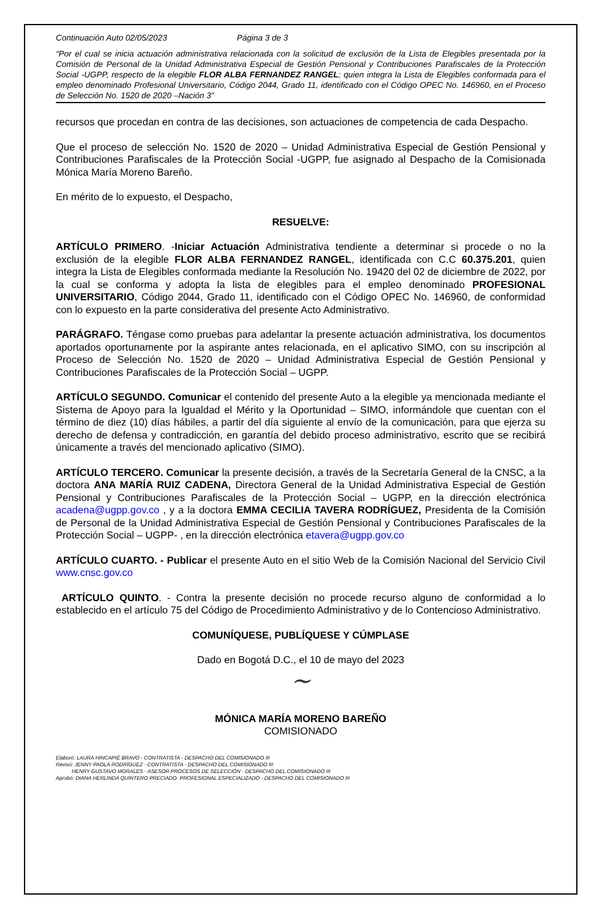Continuación Auto 02/05/2023 Página 3 de 3
“Por el cual se inicia actuación administrativa relacionada con la solicitud de exclusión de la Lista de Elegibles presentada por la Comisión de Personal de la Unidad Administrativa Especial de Gestión Pensional y Contribuciones Parafiscales de la Protección Social -UGPP, respecto de la elegible FLOR ALBA FERNANDEZ RANGEL; quien integra la Lista de Elegibles conformada para el empleo denominado Profesional Universitario, Código 2044, Grado 11, identificado con el Código OPEC No. 146960, en el Proceso de Selección No. 1520 de 2020 –Nación 3”
recursos que procedan en contra de las decisiones, son actuaciones de competencia de cada Despacho.
Que el proceso de selección No. 1520 de 2020 – Unidad Administrativa Especial de Gestión Pensional y Contribuciones Parafiscales de la Protección Social -UGPP, fue asignado al Despacho de la Comisionada Mónica María Moreno Bareño.
En mérito de lo expuesto, el Despacho,
RESUELVE:
ARTÍCULO PRIMERO. -Iniciar Actuación Administrativa tendiente a determinar si procede o no la exclusión de la elegible FLOR ALBA FERNANDEZ RANGEL, identificada con C.C 60.375.201, quien integra la Lista de Elegibles conformada mediante la Resolución No. 19420 del 02 de diciembre de 2022, por la cual se conforma y adopta la lista de elegibles para el empleo denominado PROFESIONAL UNIVERSITARIO, Código 2044, Grado 11, identificado con el Código OPEC No. 146960, de conformidad con lo expuesto en la parte considerativa del presente Acto Administrativo.
PARÁGRAFO. Téngase como pruebas para adelantar la presente actuación administrativa, los documentos aportados oportunamente por la aspirante antes relacionada, en el aplicativo SIMO, con su inscripción al Proceso de Selección No. 1520 de 2020 – Unidad Administrativa Especial de Gestión Pensional y Contribuciones Parafiscales de la Protección Social – UGPP.
ARTÍCULO SEGUNDO. Comunicar el contenido del presente Auto a la elegible ya mencionada mediante el Sistema de Apoyo para la Igualdad el Mérito y la Oportunidad – SIMO, informándole que cuentan con el término de diez (10) días hábiles, a partir del día siguiente al envío de la comunicación, para que ejerza su derecho de defensa y contradicción, en garantía del debido proceso administrativo, escrito que se recibirá únicamente a través del mencionado aplicativo (SIMO).
ARTÍCULO TERCERO. Comunicar la presente decisión, a través de la Secretaría General de la CNSC, a la doctora ANA MARÍA RUIZ CADENA, Directora General de la Unidad Administrativa Especial de Gestión Pensional y Contribuciones Parafiscales de la Protección Social – UGPP, en la dirección electrónica acadena@ugpp.gov.co , y a la doctora EMMA CECILIA TAVERA RODRÍGUEZ, Presidenta de la Comisión de Personal de la Unidad Administrativa Especial de Gestión Pensional y Contribuciones Parafiscales de la Protección Social – UGPP- , en la dirección electrónica etavera@ugpp.gov.co
ARTÍCULO CUARTO. - Publicar el presente Auto en el sitio Web de la Comisión Nacional del Servicio Civil www.cnsc.gov.co
ARTÍCULO QUINTO. - Contra la presente decisión no procede recurso alguno de conformidad a lo establecido en el artículo 75 del Código de Procedimiento Administrativo y de lo Contencioso Administrativo.
COMUNÍQUESE, PUBLÍQUESE Y CÚMPLASE
Dado en Bogotá D.C., el 10 de mayo del 2023
~
MÓNICA MARÍA MORENO BAREÑO
COMISIONADO
Elaboró: LAURA HINCAPIÉ BRAVO - CONTRATISTA - DESPACHO DEL COMISIONADO III
Revisó: JENNY PAOLA RODRÍGUEZ - CONTRATISTA - DESPACHO DEL COMISIONADO III
HENRY GUSTAVO MORALES - ASESOR PROCESOS DE SELECCIÓN - DESPACHO DEL COMISIONADO III
Aprobó: DIANA HERLINDA QUINTERO PRECIADO- PROFESIONAL ESPECIALIZADO - DESPACHO DEL COMISIONADO III